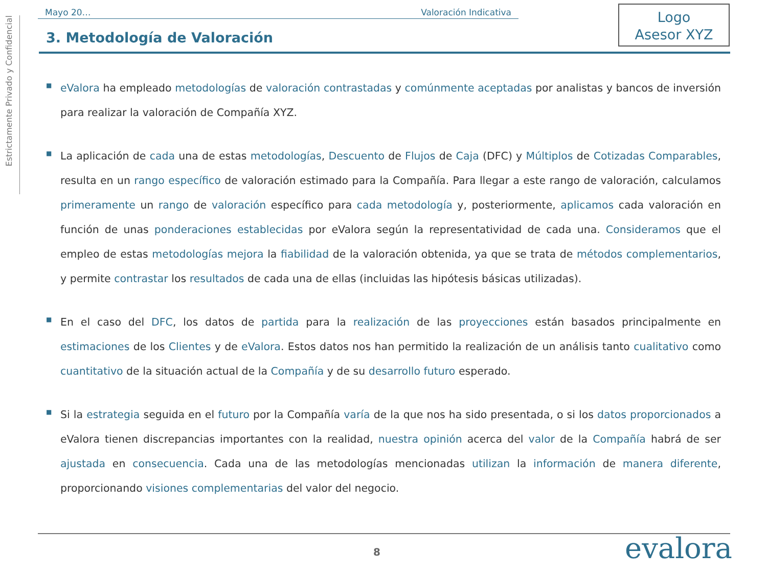Estrictamente Privado y Confidencial
Mayo 20… Valoración Indicativa
Logo
Asesor XYZ
3. Metodología de Valoración
■
eValora ha empleado metodologías de valoración contrastadas y comúnmente aceptadas por analistas y bancos de inversión para realizar la valoración de Compañía XYZ.
■
La aplicación de cada una de estas metodologías, Descuento de Flujos de Caja (DFC) y Múltiplos de Cotizadas Comparables, resulta en un rango específico de valoración estimado para la Compañía. Para llegar a este rango de valoración, calculamos primeramente un rango de valoración específico para cada metodología y, posteriormente, aplicamos cada valoración en función de unas ponderaciones establecidas por eValora según la representatividad de cada una. Consideramos que el empleo de estas metodologías mejora la fiabilidad de la valoración obtenida, ya que se trata de métodos complementarios, y permite contrastar los resultados de cada una de ellas (incluidas las hipótesis básicas utilizadas).
■
En el caso del DFC, los datos de partida para la realización de las proyecciones están basados principalmente en estimaciones de los Clientes y de eValora. Estos datos nos han permitido la realización de un análisis tanto cualitativo como cuantitativo de la situación actual de la Compañía y de su desarrollo futuro esperado.
■
Si la estrategia seguida en el futuro por la Compañía varía de la que nos ha sido presentada, o si los datos proporcionados a eValora tienen discrepancias importantes con la realidad, nuestra opinión acerca del valor de la Compañía habrá de ser ajustada en consecuencia. Cada una de las metodologías mencionadas utilizan la información de manera diferente, proporcionando visiones complementarias del valor del negocio.
8 evalora